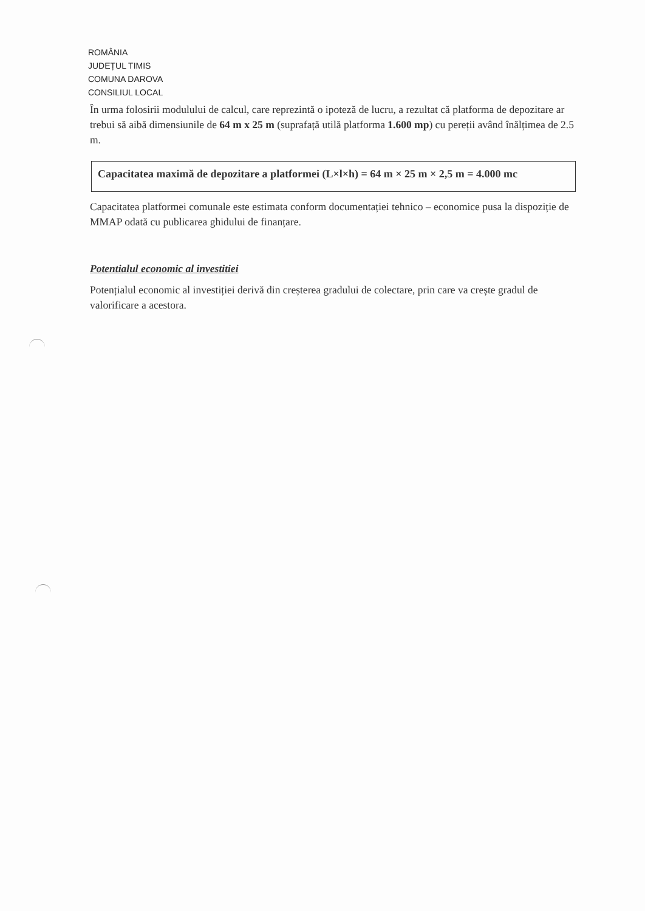ROMÂNIA
JUDEȚUL TIMIS
COMUNA DAROVA
CONSILIUL LOCAL
În urma folosirii modulului de calcul, care reprezintă o ipoteză de lucru, a rezultat că platforma de depozitare ar trebui să aibă dimensiunile de 64 m x 25 m (suprafață utilă platforma 1.600 mp) cu pereții având înălțimea de 2.5 m.
Capacitatea maximă de depozitare a platformei (L×l×h) = 64 m × 25 m × 2,5 m = 4.000 mc
Capacitatea platformei comunale este estimata conform documentației tehnico – economice pusa la dispoziție de MMAP odată cu publicarea ghidului de finanțare.
Potentialul economic al investitiei
Potențialul economic al investiției derivă din creșterea gradului de colectare, prin care va crește gradul de valorificare a acestora.